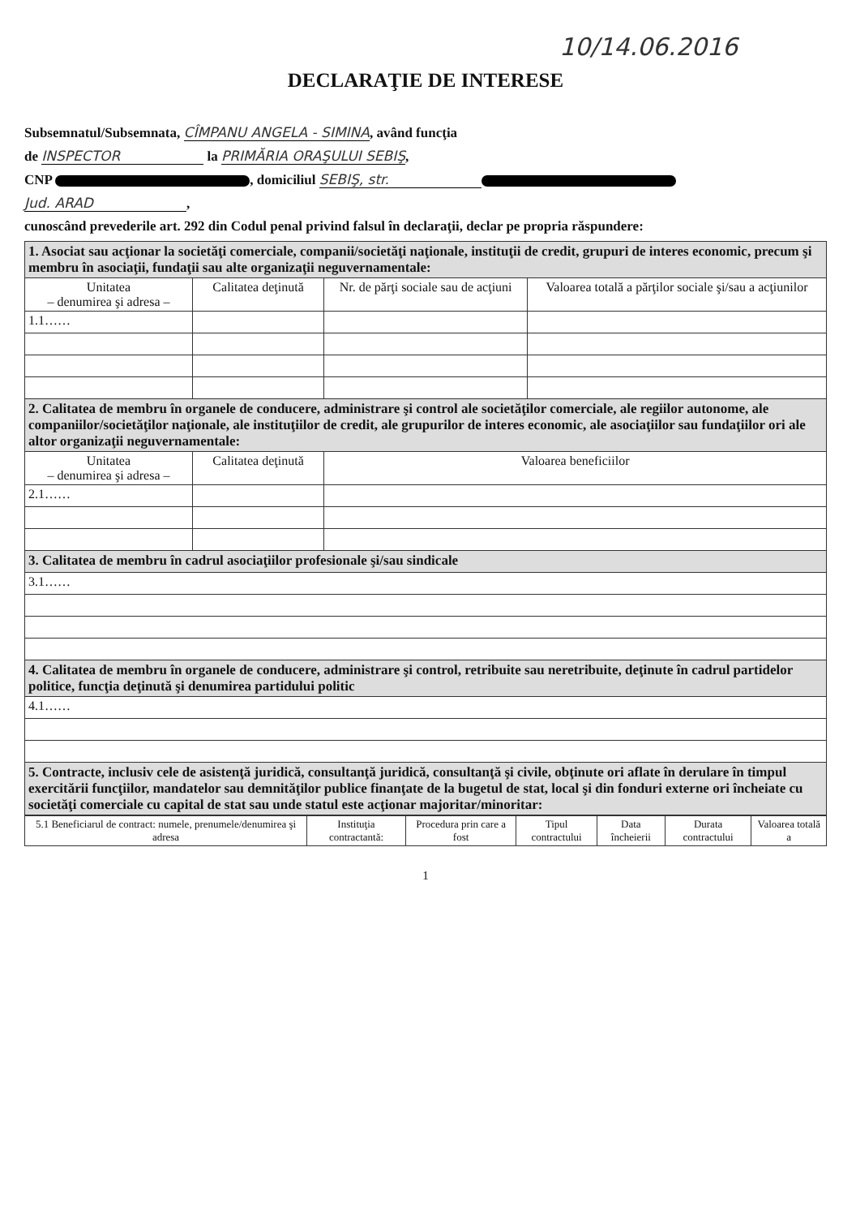10/14.06.2016
DECLARAŢIE DE INTERESE
Subsemnatul/Subsemnata, CÎMPANU ANGELA - SIMINA, având funcţia
de INSPECTOR la PRIMĂRIA ORAŞULUI SEBIŞ,
CNP , domiciliul SEBIŞ, str.
Jud. ARAD,
cunoscând prevederile art. 292 din Codul penal privind falsul în declaraţii, declar pe propria răspundere:
| 1. Asociat sau acţionar la societăţi comerciale, companii/societăţi naţionale, instituţii de credit, grupuri de interes economic, precum şi membru în asociaţii, fundaţii sau alte organizaţii neguvernamentale: | | | |
| Unitatea – denumirea şi adresa – | Calitatea deţinută | Nr. de părţi sociale sau de acţiuni | Valoarea totală a părţilor sociale şi/sau a acţiunilor |
| 1.1…… | | | |
| 2. Calitatea de membru în organele de conducere, administrare şi control ale societăţilor comerciale, ale regiilor autonome, ale companiilor/societăţilor naţionale, ale instituţiilor de credit, ale grupurilor de interes economic, ale asociaţiilor sau fundaţiilor ori ale altor organizaţii neguvernamentale: | | | |
| Unitatea – denumirea şi adresa – | Calitatea deţinută | Valoarea beneficiilor | |
| 2.1…… | | | |
| 3. Calitatea de membru în cadrul asociaţiilor profesionale şi/sau sindicale | | | |
| 3.1…… | | | |
| 4. Calitatea de membru în organele de conducere, administrare şi control, retribuite sau neretribuite, deţinute în cadrul partidelor politice, funcţia deţinută şi denumirea partidului politic | | | |
| 4.1…… | | | |
| 5. Contracte, inclusiv cele de asistenţă juridică, consultanţă juridică, consultanţă şi civile, obţinute ori aflate în derulare în timpul exercitării funcţiilor, mandatelor sau demnităţilor publice finanţate de la bugetul de stat, local şi din fonduri externe ori încheiate cu societăţi comerciale cu capital de stat sau unde statul este acţionar majoritar/minoritar: | | | |
| 5.1 Beneficiarul de contract: numele, prenumele/denumirea şi adresa | Instituţia contractantă: | Procedura prin care a fost | Tipul contractului | Data încheierii | Durata contractului | Valoarea totală a |
| --- | --- | --- | --- | --- | --- | --- |
1